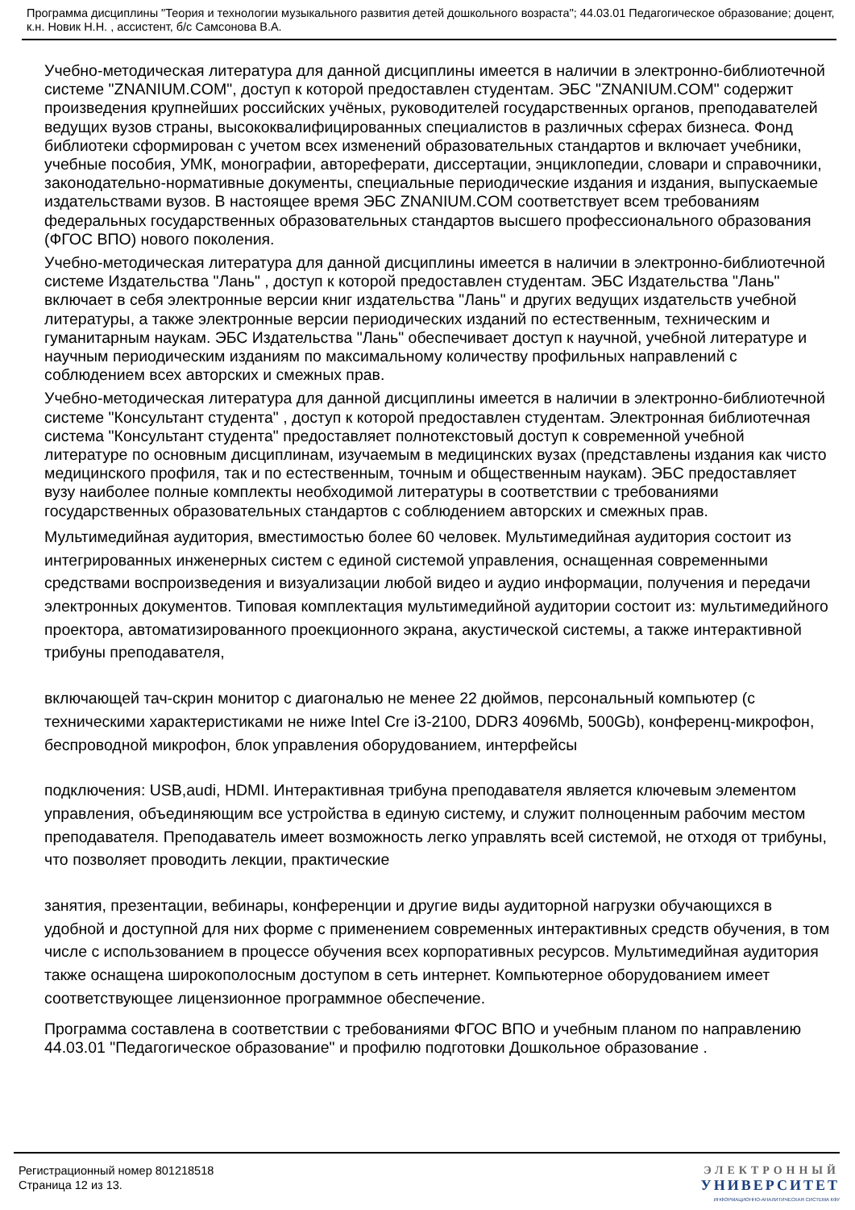Программа дисциплины "Теория и технологии музыкального развития детей дошкольного возраста"; 44.03.01 Педагогическое образование; доцент, к.н. Новик Н.Н. , ассистент, б/с Самсонова В.А.
Учебно-методическая литература для данной дисциплины имеется в наличии в электронно-библиотечной системе "ZNANIUM.COM", доступ к которой предоставлен студентам. ЭБС "ZNANIUM.COM" содержит произведения крупнейших российских учёных, руководителей государственных органов, преподавателей ведущих вузов страны, высококвалифицированных специалистов в различных сферах бизнеса. Фонд библиотеки сформирован с учетом всех изменений образовательных стандартов и включает учебники, учебные пособия, УМК, монографии, автореферати, диссертации, энциклопедии, словари и справочники, законодательно-нормативные документы, специальные периодические издания и издания, выпускаемые издательствами вузов. В настоящее время ЭБС ZNANIUM.COM соответствует всем требованиям федеральных государственных образовательных стандартов высшего профессионального образования (ФГОС ВПО) нового поколения.
Учебно-методическая литература для данной дисциплины имеется в наличии в электронно-библиотечной системе Издательства "Лань" , доступ к которой предоставлен студентам. ЭБС Издательства "Лань" включает в себя электронные версии книг издательства "Лань" и других ведущих издательств учебной литературы, а также электронные версии периодических изданий по естественным, техническим и гуманитарным наукам. ЭБС Издательства "Лань" обеспечивает доступ к научной, учебной литературе и научным периодическим изданиям по максимальному количеству профильных направлений с соблюдением всех авторских и смежных прав.
Учебно-методическая литература для данной дисциплины имеется в наличии в электронно-библиотечной системе "Консультант студента" , доступ к которой предоставлен студентам. Электронная библиотечная система "Консультант студента" предоставляет полнотекстовый доступ к современной учебной литературе по основным дисциплинам, изучаемым в медицинских вузах (представлены издания как чисто медицинского профиля, так и по естественным, точным и общественным наукам). ЭБС предоставляет вузу наиболее полные комплекты необходимой литературы в соответствии с требованиями государственных образовательных стандартов с соблюдением авторских и смежных прав.
Мультимедийная аудитория, вместимостью более 60 человек. Мультимедийная аудитория состоит из интегрированных инженерных систем с единой системой управления, оснащенная современными средствами воспроизведения и визуализации любой видео и аудио информации, получения и передачи электронных документов. Типовая комплектация мультимедийной аудитории состоит из: мультимедийного проектора, автоматизированного проекционного экрана, акустической системы, а также интерактивной трибуны преподавателя,
включающей тач-скрин монитор с диагональю не менее 22 дюймов, персональный компьютер (с техническими характеристиками не ниже Intel Cre i3-2100, DDR3 4096Mb, 500Gb), конференц-микрофон, беспроводной микрофон, блок управления оборудованием, интерфейсы
подключения: USB,audi, HDMI. Интерактивная трибуна преподавателя является ключевым элементом управления, объединяющим все устройства в единую систему, и служит полноценным рабочим местом преподавателя. Преподаватель имеет возможность легко управлять всей системой, не отходя от трибуны, что позволяет проводить лекции, практические
занятия, презентации, вебинары, конференции и другие виды аудиторной нагрузки обучающихся в удобной и доступной для них форме с применением современных интерактивных средств обучения, в том числе с использованием в процессе обучения всех корпоративных ресурсов. Мультимедийная аудитория также оснащена широкополосным доступом в сеть интернет. Компьютерное оборудованием имеет соответствующее лицензионное программное обеспечение.
Программа составлена в соответствии с требованиями ФГОС ВПО и учебным планом по направлению 44.03.01 "Педагогическое образование" и профилю подготовки Дошкольное образование .
Регистрационный номер 801218518
Страница 12 из 13.
ЭЛЕКТРОННЫЙ
УНИВЕРСИТЕТ
ИНФОРМАЦИОННО-АНАЛИТИЧЕСКАЯ СИСТЕМА КФУ